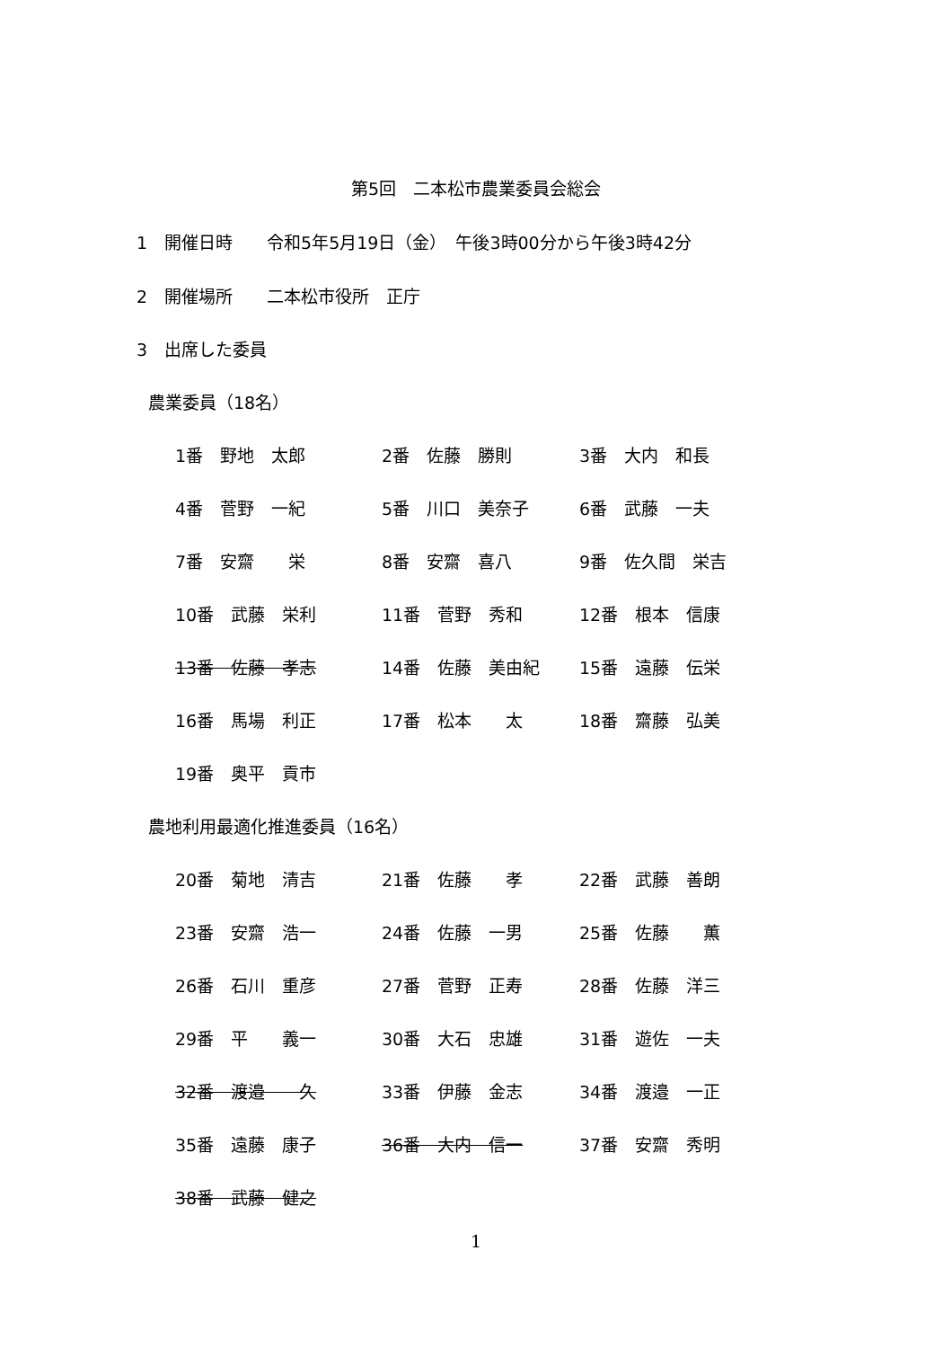第5回　二本松市農業委員会総会
1　開催日時　　令和5年5月19日（金）　午後3時00分から午後3時42分
2　開催場所　　二本松市役所　正庁
3　出席した委員
農業委員（18名）
1番　野地　太郎 2番　佐藤　勝則 3番　大内　和長
4番　菅野　一紀 5番　川口　美奈子 6番　武藤　一夫
7番　安齋　　栄 8番　安齋　喜八 9番　佐久間　栄吉
10番　武藤　栄利 11番　菅野　秀和 12番　根本　信康
13番　佐藤　孝志 14番　佐藤　美由紀 15番　遠藤　伝栄
16番　馬場　利正 17番　松本　　太 18番　齋藤　弘美
19番　奥平　貢市
農地利用最適化推進委員（16名）
20番　菊地　清吉 21番　佐藤　　孝 22番　武藤　善朗
23番　安齋　浩一 24番　佐藤　一男 25番　佐藤　　薫
26番　石川　重彦 27番　菅野　正寿 28番　佐藤　洋三
29番　平　　義一 30番　大石　忠雄 31番　遊佐　一夫
32番　渡邉　　久 33番　伊藤　金志 34番　渡邉　一正
35番　遠藤　康子 36番　大内　信一 37番　安齋　秀明
38番　武藤　健之
1